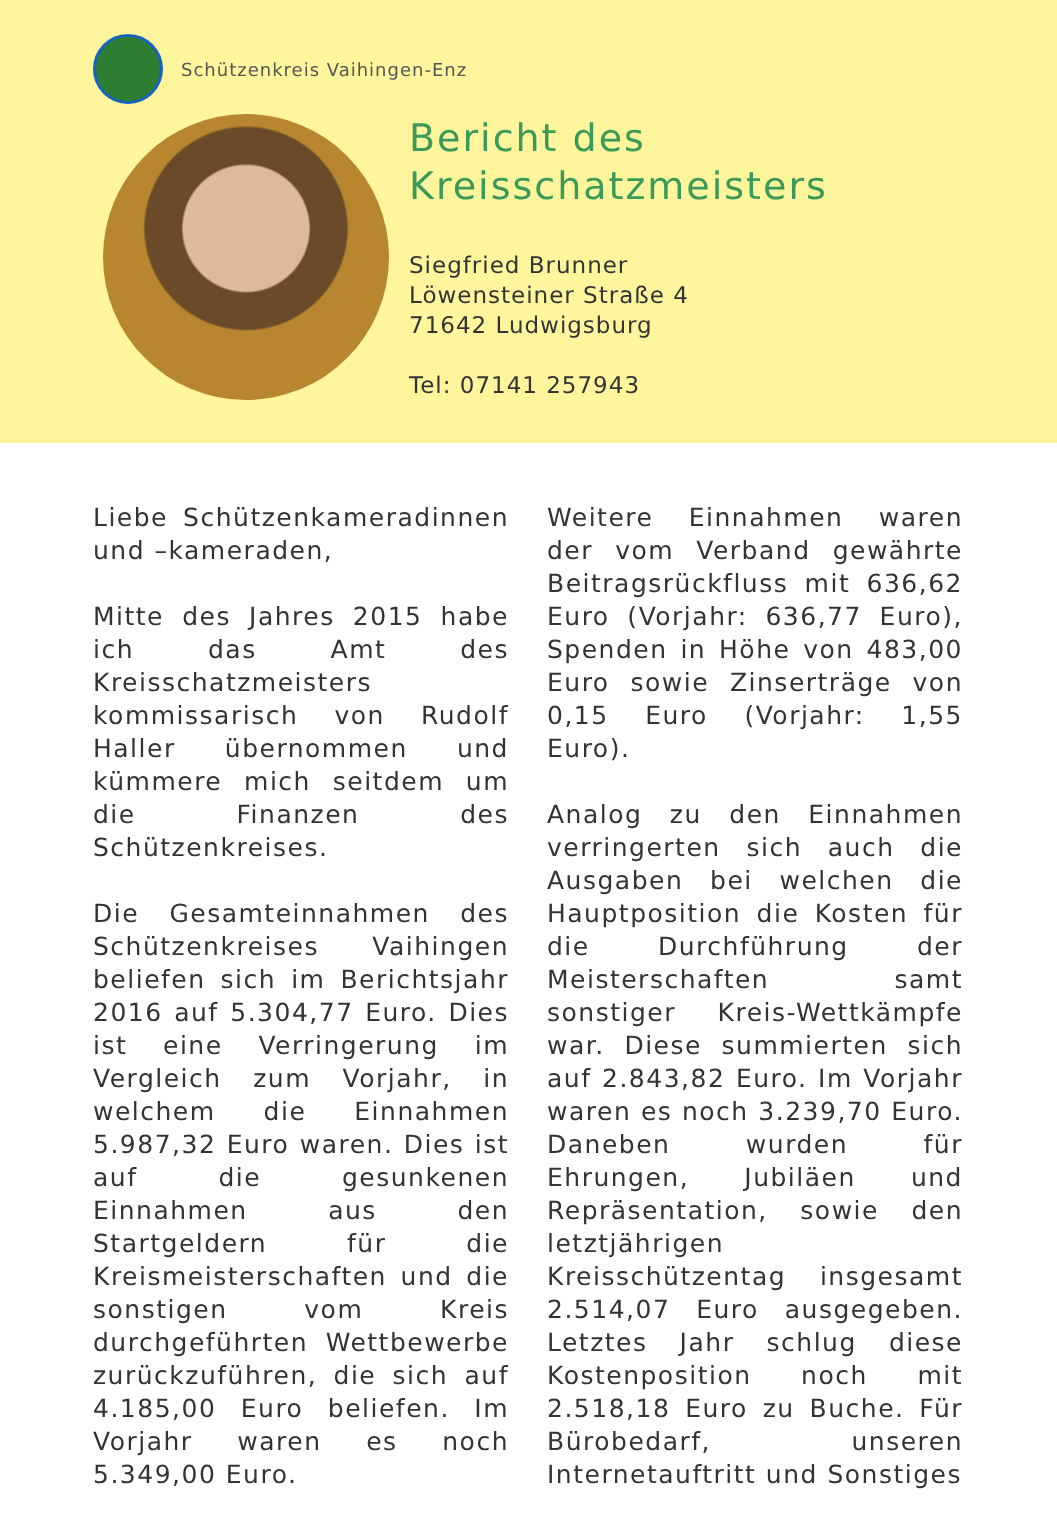Schützenkreis Vaihingen-Enz
Bericht des
Kreisschatzmeisters
Siegfried Brunner
Löwensteiner Straße 4
71642 Ludwigsburg
Tel: 07141 257943
Liebe Schützenkameradinnen und –kameraden,
Mitte des Jahres 2015 habe ich das Amt des Kreisschatzmeisters kommissarisch von Rudolf Haller übernommen und kümmere mich seitdem um die Finanzen des Schützenkreises.
Die Gesamteinnahmen des Schützenkreises Vaihingen beliefen sich im Berichtsjahr 2016 auf 5.304,77 Euro. Dies ist eine Verringerung im Vergleich zum Vorjahr, in welchem die Einnahmen 5.987,32 Euro waren. Dies ist auf die gesunkenen Einnahmen aus den Startgeldern für die Kreismeisterschaften und die sonstigen vom Kreis durchgeführten Wettbewerbe zurückzuführen, die sich auf 4.185,00 Euro beliefen. Im Vorjahr waren es noch 5.349,00 Euro.
Weitere Einnahmen waren der vom Verband gewährte Beitragsrückfluss mit 636,62 Euro (Vorjahr: 636,77 Euro), Spenden in Höhe von 483,00 Euro sowie Zinserträge von 0,15 Euro (Vorjahr: 1,55 Euro).
Analog zu den Einnahmen verringerten sich auch die Ausgaben bei welchen die Hauptposition die Kosten für die Durchführung der Meisterschaften samt sonstiger Kreis-Wettkämpfe war. Diese summierten sich auf 2.843,82 Euro. Im Vorjahr waren es noch 3.239,70 Euro. Daneben wurden für Ehrungen, Jubiläen und Repräsentation, sowie den letztjährigen Kreisschützentag insgesamt 2.514,07 Euro ausgegeben. Letztes Jahr schlug diese Kostenposition noch mit 2.518,18 Euro zu Buche. Für Bürobedarf, unseren Internetauftritt und Sonstiges